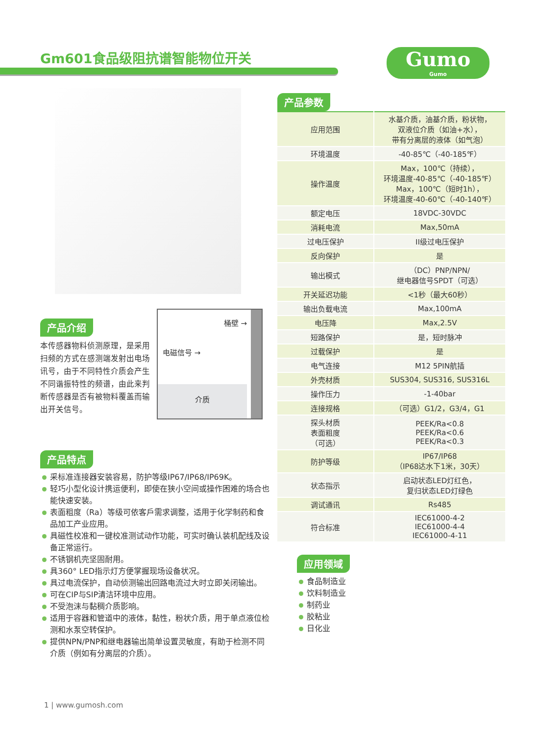Gm601食品级阻抗谱智能物位开关 Gumo
Gumo
产品介绍
本传感器物料侦测原理，是采用扫频的方式在感测端发射出电场讯号，由于不同特性介质会产生不同谐振特性的频谱，由此来判断传感器是否有被物料覆盖而输出开关信号。
产品特点
采标准连接器安装容易，防护等级IP67/IP68/IP69K。
轻巧小型化设计携运便利，即使在狭小空间或操作困难的场合也能快速安装。
表面粗度（Ra）等级可依客戶需求调整，适用于化学制药和食品加工产业应用。
具磁性校准和一键校准测试动作功能，可实时确认装机配线及设备正常运行。
不锈钢机壳坚固耐用。
具360° LED指示灯方便掌握现场设备状况。
具过电流保护，自动侦测输出回路电流过大时立即关闭输出。
可在CIP与SIP清洁环境中应用。
不受泡沫与黏稠介质影响。
适用于容器和管道中的液体，黏性，粉状介质，用于单点液位检测和水泵空转保护。
提供NPN/PNP和继电器输出简单设置灵敏度，有助于检测不同介质（例如有分离层的介质）。
桶壁 →
电磁信号 →
介质
产品参数
| 应用范围 | 水基介质，油基介质，粉状物， 双液位介质（如油+水）， 带有分离层的液体（如气泡） |
| 环境温度 | -40-85℃（-40-185℉） |
| 操作温度 | Max，100℃（持续）， 环境温度-40-85℃（-40-185℉） Max，100℃（短时1h）， 环境温度-40-60℃（-40-140℉） |
| 额定电压 | 18VDC-30VDC |
| 消耗电流 | Max,50mA |
| 过电压保护 | II级过电压保护 |
| 反向保护 | 是 |
| 输出模式 | （DC）PNP/NPN/ 继电器信号SPDT（可选） |
| 开关延迟功能 | <1秒（最大60秒） |
| 输出负载电流 | Max,100mA |
| 电压降 | Max,2.5V |
| 短路保护 | 是，短时脉冲 |
| 过载保护 | 是 |
| 电气连接 | M12 5PIN航插 |
| 外壳材质 | SUS304, SUS316, SUS316L |
| 操作压力 | -1-40bar |
| 连接规格 | （可选）G1/2，G3/4，G1 |
| 探头材质 表面粗度 （可选） | PEEK/Ra<0.8 PEEK/Ra<0.6 PEEK/Ra<0.3 |
| 防护等级 | IP67/IP68 （IP68达水下1米，30天） |
| 状态指示 | 启动状态LED灯红色， 复归状态LED灯绿色 |
| 调试通讯 | Rs485 |
| 符合标准 | IEC61000-4-2 IEC61000-4-4 IEC61000-4-11 |
应用领域
食品制造业
饮料制造业
制药业
胶粘业
日化业
1 | www.gumosh.com